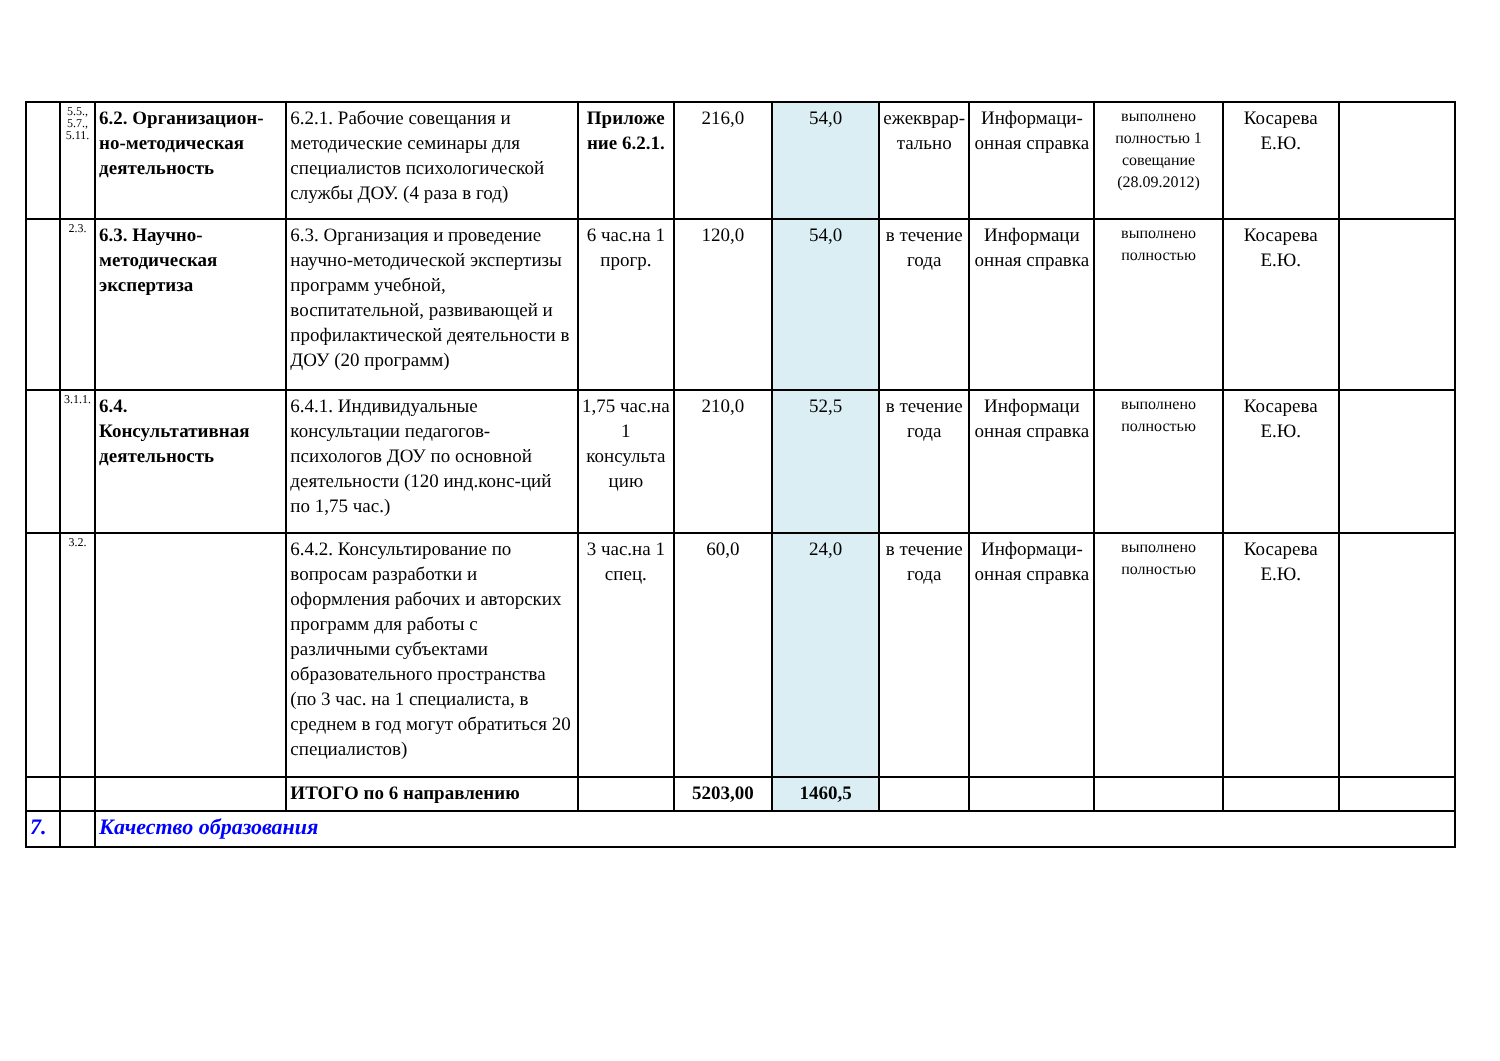| | 5.5., 5.7., 5.11. | 6.2. Организацион-но-методическая деятельность | 6.2.1. Рабочие совещания и методические семинары для специалистов психологической службы ДОУ. (4 раза в год) | Приложе ние 6.2.1. | 216,0 | 54,0 | ежекврар-тально | Информаци-онная справка | выполнено полностью 1 совещание (28.09.2012) | Косарева Е.Ю. | |
| | 2.3. | 6.3. Научно-методическая экспертиза | 6.3. Организация и проведение научно-методической экспертизы программ учебной, воспитательной, развивающей и профилактической деятельности в ДОУ (20 программ) | 6 час.на 1 прогр. | 120,0 | 54,0 | в течение года | Информаци онная справка | выполнено полностью | Косарева Е.Ю. | |
| | 3.1.1. | 6.4. Консультативная деятельность | 6.4.1. Индивидуальные консультации педагогов-психологов ДОУ по основной деятельности (120 инд.конс-ций по 1,75 час.) | 1,75 час.на 1 консульта цию | 210,0 | 52,5 | в течение года | Информаци онная справка | выполнено полностью | Косарева Е.Ю. | |
| | 3.2. | | 6.4.2. Консультирование по вопросам разработки и оформления рабочих и авторских программ для работы с различными субъектами образовательного пространства (по 3 час. на 1 специалиста, в среднем в год могут обратиться 20 специалистов) | 3 час.на 1 спец. | 60,0 | 24,0 | в течение года | Информаци-онная справка | выполнено полностью | Косарева Е.Ю. | |
| | | | ИТОГО по 6 направлению | | 5203,00 | 1460,5 | | | | | |
| 7. | | Качество образования | | | | | | | | | |